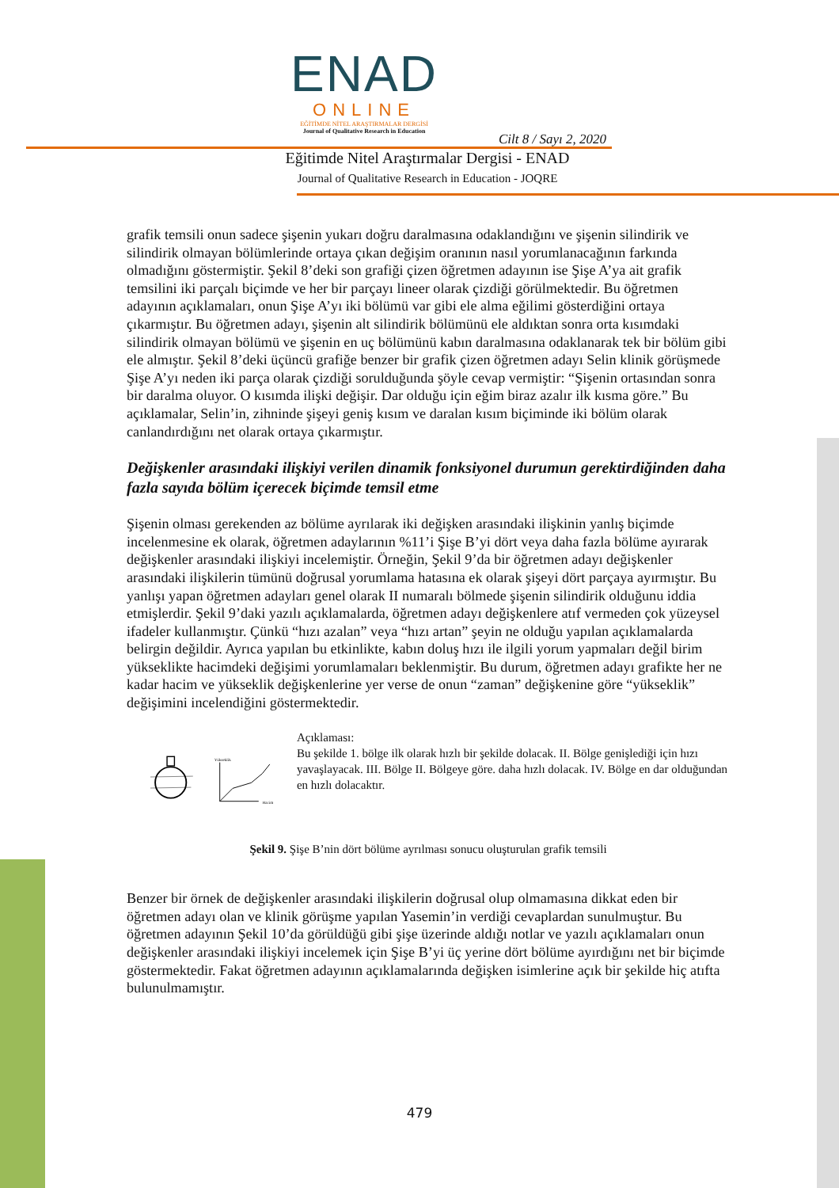ENAD
ONLINE
EĞİTİMDE NİTEL ARAŞTIRMALAR DERGİSİ
Journal of Qualitative Research in Education
Cilt 8 / Sayı 2, 2020
Eğitimde Nitel Araştırmalar Dergisi - ENAD
Journal of Qualitative Research in Education - JOQRE
grafik temsili onun sadece şişenin yukarı doğru daralmasına odaklandığını ve şişenin silindirik ve silindirik olmayan bölümlerinde ortaya çıkan değişim oranının nasıl yorumlanacağının farkında olmadığını göstermiştir. Şekil 8’deki son grafiği çizen öğretmen adayının ise Şişe A’ya ait grafik temsilini iki parçalı biçimde ve her bir parçayı lineer olarak çizdiği görülmektedir. Bu öğretmen adayının açıklamaları, onun Şişe A’yı iki bölümü var gibi ele alma eğilimi gösterdiğini ortaya çıkarmıştır. Bu öğretmen adayı, şişenin alt silindirik bölümünü ele aldıktan sonra orta kısımdaki silindirik olmayan bölümü ve şişenin en uç bölümünü kabın daralmasına odaklanarak tek bir bölüm gibi ele almıştır. Şekil 8’deki üçüncü grafiğe benzer bir grafik çizen öğretmen adayı Selin klinik görüşmede Şişe A’yı neden iki parça olarak çizdiği sorulduğunda şöyle cevap vermiştir: “Şişenin ortasından sonra bir daralma oluyor. O kısımda ilişki değişir. Dar olduğu için eğim biraz azalır ilk kısma göre.” Bu açıklamalar, Selin’in, zihninde şişeyi geniş kısım ve daralan kısım biçiminde iki bölüm olarak canlandırdığını net olarak ortaya çıkarmıştır.
Değişkenler arasındaki ilişkiyi verilen dinamik fonksiyonel durumun gerektirdiğinden daha fazla sayıda bölüm içerecek biçimde temsil etme
Şişenin olması gerekenden az bölüme ayrılarak iki değişken arasındaki ilişkinin yanlış biçimde incelenmesine ek olarak, öğretmen adaylarının %11’i Şişe B’yi dört veya daha fazla bölüme ayırarak değişkenler arasındaki ilişkiyi incelemiştir. Örneğin, Şekil 9’da bir öğretmen adayı değişkenler arasındaki ilişkilerin tümünü doğrusal yorumlama hatasına ek olarak şişeyi dört parçaya ayırmıştır. Bu yanlışı yapan öğretmen adayları genel olarak II numaralı bölmede şişenin silindirik olduğunu iddia etmişlerdir. Şekil 9’daki yazılı açıklamalarda, öğretmen adayı değişkenlere atıf vermeden çok yüzeysel ifadeler kullanmıştır. Çünkü “hızı azalan” veya “hızı artan” şeyin ne olduğu yapılan açıklamalarda belirgin değildir. Ayrıca yapılan bu etkinlikte, kabın doluş hızı ile ilgili yorum yapmaları değil birim yükseklikte hacimdeki değişimi yorumlamaları beklenmiştir. Bu durum, öğretmen adayı grafikte her ne kadar hacim ve yükseklik değişkenlerine yer verse de onun “zaman” değişkenine göre “yükseklik” değişimini incelendiğini göstermektedir.
Yükseklik
Hacim
Açıklaması:
Bu şekilde 1. bölge ilk olarak hızlı bir şekilde dolacak. II. Bölge genişlediği için hızı yavaşlayacak. III. Bölge II. Bölgeye göre. daha hızlı dolacak. IV. Bölge en dar olduğundan en hızlı dolacaktır.
Şekil 9. Şişe B’nin dört bölüme ayrılması sonucu oluşturulan grafik temsili
Benzer bir örnek de değişkenler arasındaki ilişkilerin doğrusal olup olmamasına dikkat eden bir öğretmen adayı olan ve klinik görüşme yapılan Yasemin’in verdiği cevaplardan sunulmuştur. Bu öğretmen adayının Şekil 10’da görüldüğü gibi şişe üzerinde aldığı notlar ve yazılı açıklamaları onun değişkenler arasındaki ilişkiyi incelemek için Şişe B’yi üç yerine dört bölüme ayırdığını net bir biçimde göstermektedir. Fakat öğretmen adayının açıklamalarında değişken isimlerine açık bir şekilde hiç atıfta bulunulmamıştır.
479